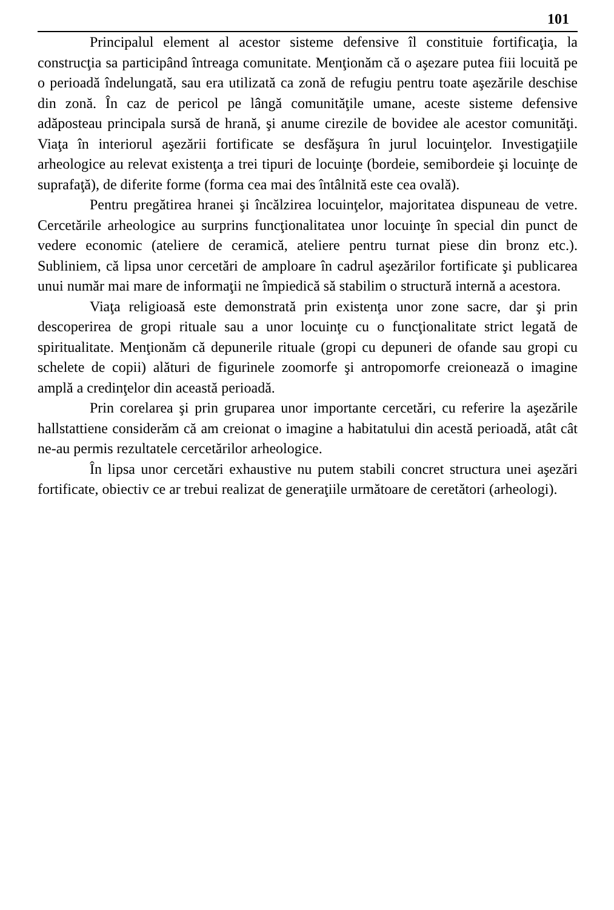101
Principalul element al acestor sisteme defensive îl constituie fortificaţia, la construcţia sa participând întreaga comunitate. Menţionăm că o aşezare putea fiii locuită pe o perioadă îndelungată, sau era utilizată ca zonă de refugiu pentru toate aşezările deschise din zonă. În caz de pericol pe lângă comunităţile umane, aceste sisteme defensive adăposteau principala sursă de hrană, şi anume cirezile de bovidee ale acestor comunităţi. Viaţa în interiorul aşezării fortificate se desfăşura în jurul locuinţelor. Investigaţiile arheologice au relevat existenţa a trei tipuri de locuinţe (bordeie, semibordeie şi locuinţe de suprafaţă), de diferite forme (forma cea mai des întâlnită este cea ovală).
Pentru pregătirea hranei şi încălzirea locuinţelor, majoritatea dispuneau de vetre. Cercetările arheologice au surprins funcţionalitatea unor locuinţe în special din punct de vedere economic (ateliere de ceramică, ateliere pentru turnat piese din bronz etc.). Subliniem, că lipsa unor cercetări de amploare în cadrul aşezărilor fortificate şi publicarea unui număr mai mare de informaţii ne împiedică să stabilim o structură internă a acestora.
Viaţa religioasă este demonstrată prin existenţa unor zone sacre, dar şi prin descoperirea de gropi rituale sau a unor locuinţe cu o funcţionalitate strict legată de spiritualitate. Menţionăm că depunerile rituale (gropi cu depuneri de ofande sau gropi cu schelete de copii) alături de figurinele zoomorfe şi antropomorfe creionează o imagine amplă a credinţelor din această perioadă.
Prin corelarea şi prin gruparea unor importante cercetări, cu referire la aşezările hallstattiene considerăm că am creionat o imagine a habitatului din acestă perioadă, atât cât ne-au permis rezultatele cercetărilor arheologice.
În lipsa unor cercetări exhaustive nu putem stabili concret structura unei aşezări fortificate, obiectiv ce ar trebui realizat de generaţiile următoare de ceretători (arheologi).